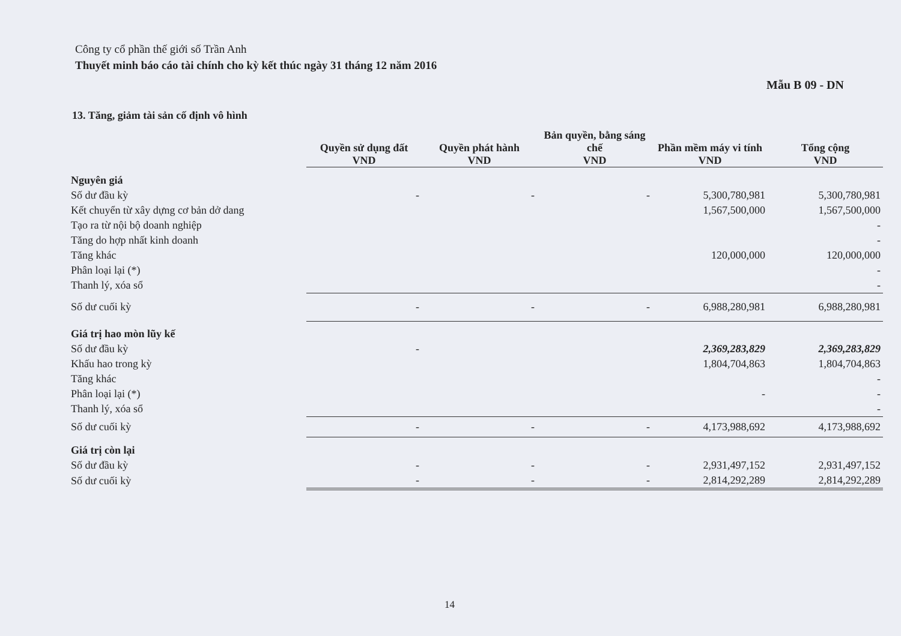Công ty cổ phần thế giới số Trần Anh
Thuyết minh báo cáo tài chính cho kỳ kết thúc ngày 31 tháng 12 năm 2016
Mẫu B 09 - DN
13. Tăng, giảm tài sản cố định vô hình
| | Quyền sử dụng đất | Quyền phát hành | Bản quyền, bằng sáng chế | Phần mềm máy vi tính | Tổng cộng |
| --- | --- | --- | --- | --- | --- |
| | VND | VND | VND | VND | VND |
| Nguyên giá | | | | | |
| Số dư đầu kỳ | - | - | - | 5,300,780,981 | 5,300,780,981 |
| Kết chuyển từ xây dựng cơ bản dở dang | | | | 1,567,500,000 | 1,567,500,000 |
| Tạo ra từ nội bộ doanh nghiệp | | | | | - |
| Tăng do hợp nhất kinh doanh | | | | | - |
| Tăng khác | | | | 120,000,000 | 120,000,000 |
| Phân loại lại (*) | | | | | - |
| Thanh lý, xóa sổ | | | | | - |
| Số dư cuối kỳ | - | - | - | 6,988,280,981 | 6,988,280,981 |
| Giá trị hao mòn lũy kế | | | | | |
| Số dư đầu kỳ | - | | | 2,369,283,829 | 2,369,283,829 |
| Khấu hao trong kỳ | | | | 1,804,704,863 | 1,804,704,863 |
| Tăng khác | | | | | - |
| Phân loại lại (*) | | | | - | - |
| Thanh lý, xóa sổ | | | | | - |
| Số dư cuối kỳ | - | - | - | 4,173,988,692 | 4,173,988,692 |
| Giá trị còn lại | | | | | |
| Số dư đầu kỳ | - | - | - | 2,931,497,152 | 2,931,497,152 |
| Số dư cuối kỳ | - | - | - | 2,814,292,289 | 2,814,292,289 |
14